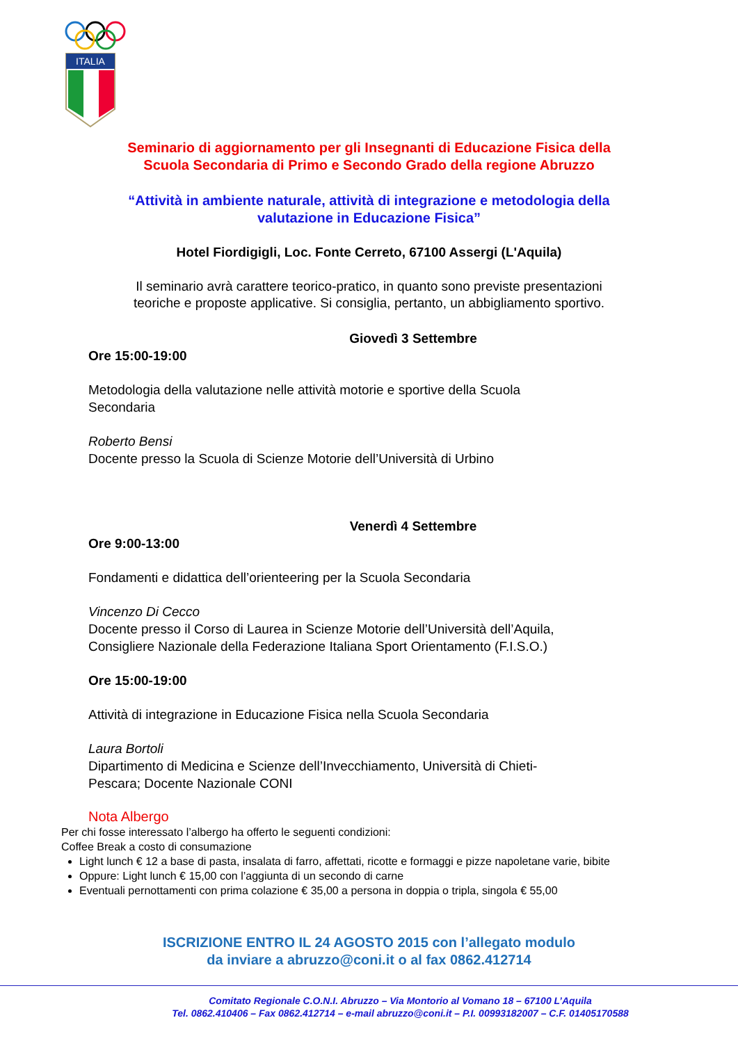ITALIA
Seminario di aggiornamento per gli Insegnanti di Educazione Fisica della
Scuola Secondaria di Primo e Secondo Grado della regione Abruzzo
“Attività in ambiente naturale, attività di integrazione e metodologia della
valutazione in Educazione Fisica”
Hotel Fiordigigli, Loc. Fonte Cerreto, 67100 Assergi (L'Aquila)
Il seminario avrà carattere teorico-pratico, in quanto sono previste presentazioni
teoriche e proposte applicative. Si consiglia, pertanto, un abbigliamento sportivo.
Giovedì 3 Settembre
Ore 15:00-19:00
Metodologia della valutazione nelle attività motorie e sportive della Scuola
Secondaria
Roberto Bensi
Docente presso la Scuola di Scienze Motorie dell’Università di Urbino
Venerdì 4 Settembre
Ore 9:00-13:00
Fondamenti e didattica dell’orienteering per la Scuola Secondaria
Vincenzo Di Cecco
Docente presso il Corso di Laurea in Scienze Motorie dell’Università dell’Aquila,
Consigliere Nazionale della Federazione Italiana Sport Orientamento (F.I.S.O.)
Ore 15:00-19:00
Attività di integrazione in Educazione Fisica nella Scuola Secondaria
Laura Bortoli
Dipartimento di Medicina e Scienze dell’Invecchiamento, Università di Chieti-
Pescara; Docente Nazionale CONI
Nota Albergo
Per chi fosse interessato l’albergo ha offerto le seguenti condizioni:
Coffee Break a costo di consumazione
Light lunch € 12 a base di pasta, insalata di farro, affettati, ricotte e formaggi e pizze napoletane varie, bibite
Oppure: Light lunch € 15,00 con l’aggiunta di un secondo di carne
Eventuali pernottamenti con prima colazione € 35,00 a persona in doppia o tripla, singola € 55,00
ISCRIZIONE ENTRO IL 24 AGOSTO 2015 con l’allegato modulo
da inviare a abruzzo@coni.it o al fax 0862.412714
Comitato Regionale C.O.N.I. Abruzzo – Via Montorio al Vomano 18 – 67100 L’Aquila
Tel. 0862.410406 – Fax 0862.412714 – e-mail abruzzo@coni.it – P.I. 00993182007 – C.F. 01405170588